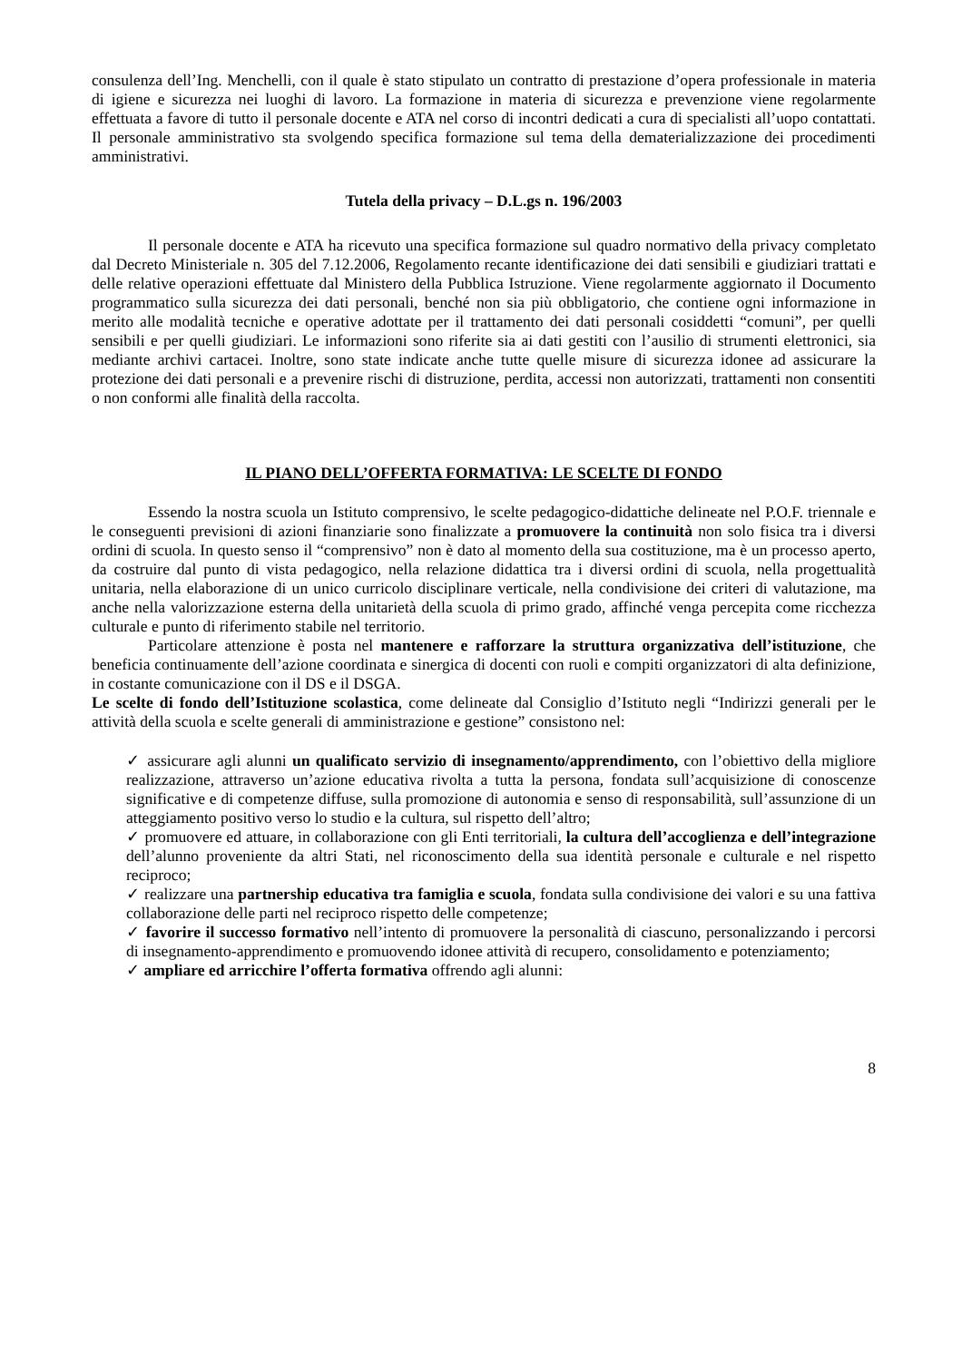consulenza dell’Ing. Menchelli, con il quale è stato stipulato un contratto di prestazione d’opera professionale in materia di igiene e sicurezza nei luoghi di lavoro. La formazione in materia di sicurezza e prevenzione viene regolarmente effettuata a favore di tutto il personale docente e ATA nel corso di incontri dedicati a cura di specialisti all’uopo contattati. Il personale amministrativo sta svolgendo specifica formazione sul tema della dematerializzazione dei procedimenti amministrativi.
Tutela della privacy – D.L.gs n. 196/2003
Il personale docente e ATA ha ricevuto una specifica formazione sul quadro normativo della privacy completato dal Decreto Ministeriale n. 305 del 7.12.2006, Regolamento recante identificazione dei dati sensibili e giudiziari trattati e delle relative operazioni effettuate dal Ministero della Pubblica Istruzione. Viene regolarmente aggiornato il Documento programmatico sulla sicurezza dei dati personali, benché non sia più obbligatorio, che contiene ogni informazione in merito alle modalità tecniche e operative adottate per il trattamento dei dati personali cosiddetti “comuni”, per quelli sensibili e per quelli giudiziari. Le informazioni sono riferite sia ai dati gestiti con l’ausilio di strumenti elettronici, sia mediante archivi cartacei. Inoltre, sono state indicate anche tutte quelle misure di sicurezza idonee ad assicurare la protezione dei dati personali e a prevenire rischi di distruzione, perdita, accessi non autorizzati, trattamenti non consentiti o non conformi alle finalità della raccolta.
IL PIANO DELL’OFFERTA FORMATIVA: LE SCELTE DI FONDO
Essendo la nostra scuola un Istituto comprensivo, le scelte pedagogico-didattiche delineate nel P.O.F. triennale e le conseguenti previsioni di azioni finanziarie sono finalizzate a promuovere la continuità non solo fisica tra i diversi ordini di scuola. In questo senso il “comprensivo” non è dato al momento della sua costituzione, ma è un processo aperto, da costruire dal punto di vista pedagogico, nella relazione didattica tra i diversi ordini di scuola, nella progettualità unitaria, nella elaborazione di un unico curricolo disciplinare verticale, nella condivisione dei criteri di valutazione, ma anche nella valorizzazione esterna della unitarietà della scuola di primo grado, affinché venga percepita come ricchezza culturale e punto di riferimento stabile nel territorio.
Particolare attenzione è posta nel mantenere e rafforzare la struttura organizzativa dell’istituzione, che beneficia continuamente dell’azione coordinata e sinergica di docenti con ruoli e compiti organizzatori di alta definizione, in costante comunicazione con il DS e il DSGA.
Le scelte di fondo dell’Istituzione scolastica, come delineate dal Consiglio d’Istituto negli “Indirizzi generali per le attività della scuola e scelte generali di amministrazione e gestione” consistono nel:
✓ assicurare agli alunni un qualificato servizio di insegnamento/apprendimento, con l’obiettivo della migliore realizzazione, attraverso un’azione educativa rivolta a tutta la persona, fondata sull’acquisizione di conoscenze significative e di competenze diffuse, sulla promozione di autonomia e senso di responsabilità, sull’assunzione di un atteggiamento positivo verso lo studio e la cultura, sul rispetto dell’altro;
✓ promuovere ed attuare, in collaborazione con gli Enti territoriali, la cultura dell’accoglienza e dell’integrazione dell’alunno proveniente da altri Stati, nel riconoscimento della sua identità personale e culturale e nel rispetto reciproco;
✓ realizzare una partnership educativa tra famiglia e scuola, fondata sulla condivisione dei valori e su una fattiva collaborazione delle parti nel reciproco rispetto delle competenze;
✓ favorire il successo formativo nell’intento di promuovere la personalità di ciascuno, personalizzando i percorsi di insegnamento-apprendimento e promuovendo idonee attività di recupero, consolidamento e potenziamento;
✓ ampliare ed arricchire l’offerta formativa offrendo agli alunni:
8